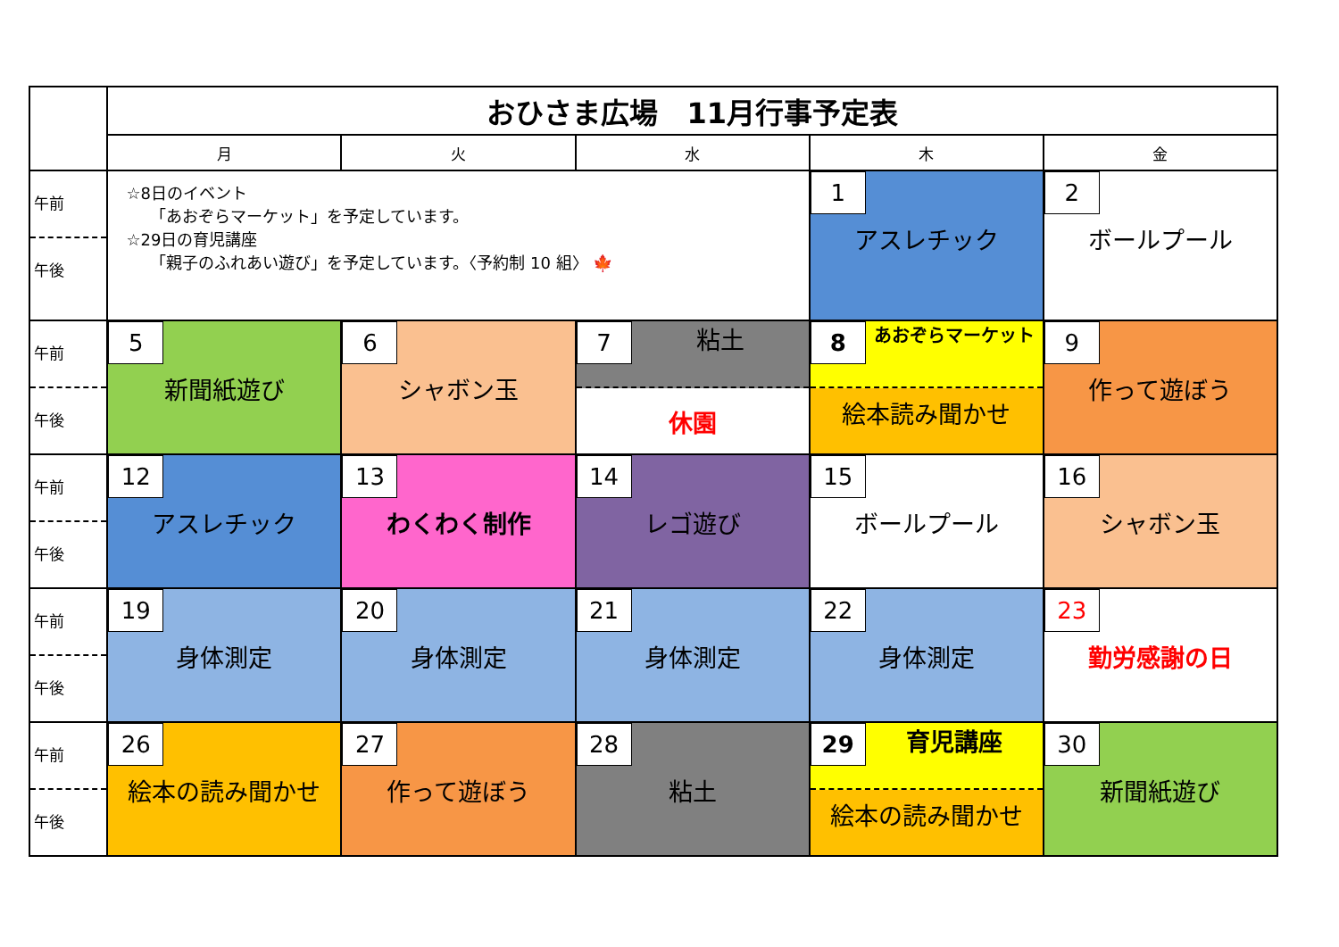| | おひさま広場 11月行事予定表 | | | | |
| | 月 | 火 | 水 | 木 | 金 |
| 午前 午後 | ☆8日のイベント 「あおぞらマーケット」を予定しています。 ☆29日の育児講座 「親子のふれあい遊び」を予定しています。〈予約制 10 組〉 🍁 | | | 1 アスレチック | 2 ボールプール |
| 午前 午後 | 5 新聞紙遊び | 6 シャボン玉 | 7 粘土 休園 | 8 あおぞらマーケット 絵本読み聞かせ | 9 作って遊ぼう |
| 午前 午後 | 12 アスレチック | 13 わくわく制作 | 14 レゴ遊び | 15 ボールプール | 16 シャボン玉 |
| 午前 午後 | 19 身体測定 | 20 身体測定 | 21 身体測定 | 22 身体測定 | 23 勤労感謝の日 |
| 午前 午後 | 26 絵本の読み聞かせ | 27 作って遊ぼう | 28 粘土 | 29 育児講座 絵本の読み聞かせ | 30 新聞紙遊び |